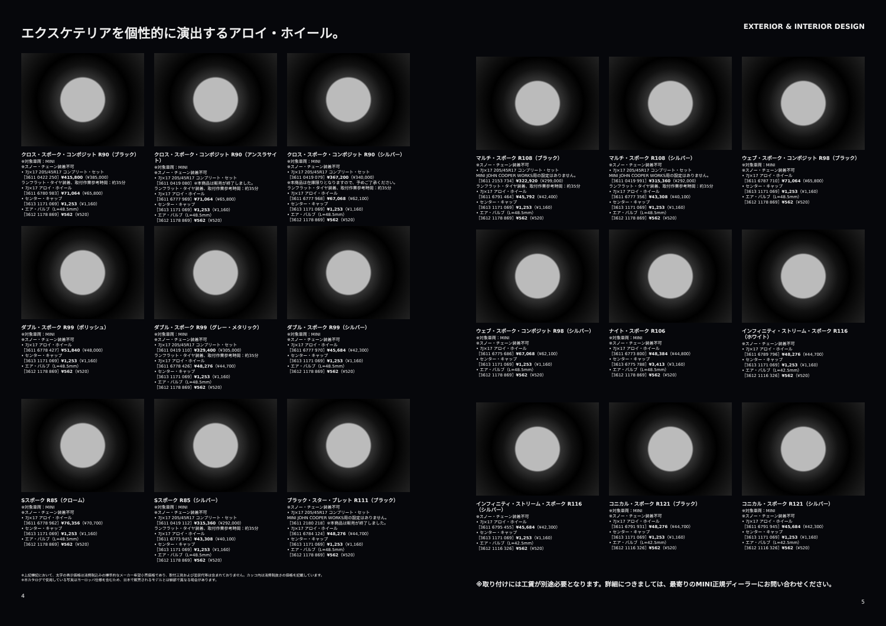エクスケテリアを個性的に演出するアロイ・ホイール。
クロス・スポーク・コンポジット R90（ブラック）
※対象車両：MINI
※スノー・チェーン装着不可
• 7J×17 205/45R17 コンプリート・セット
［3611 0422 250］¥415,800（¥385,000）
ランフラット・タイヤ装着、取付作業参考時間：約35分
• 7J×17 アロイ・ホイール
［3611 6780 983］¥71,064（¥65,800）
• センター・キャップ
［3613 1171 069］¥1,253（¥1,160）
• エア・バルブ（L=48.5mm）
［3612 1178 869］¥562（¥520）
クロス・スポーク・コンポジット R90（アンスラサイト）
※対象車両：MINI
※スノー・チェーン装着不可
• 7J×17 205/45R17 コンプリート・セット
［3611 0419 080］※本商品は販売が終了しました。
ランフラット・タイヤ装着、取付作業参考時間：約35分
• 7J×17 アロイ・ホイール
［3611 6777 969］¥71,064（¥65,800）
• センター・キャップ
［3613 1171 069］¥1,253（¥1,160）
• エア・バルブ（L=48.5mm）
［3612 1178 869］¥562（¥520）
クロス・スポーク・コンポジット R90（シルバー）
※対象車両：MINI
※スノー・チェーン装着不可
• 7J×17 205/45R17 コンプリート・セット
［3611 0419 079］¥367,200（¥340,000）
※本商品は在庫限りとなりますので、予めご了承ください。
ランフラット・タイヤ装着、取付作業参考時間：約35分
• 7J×17 アロイ・ホイール
［3611 6777 968］¥67,068（¥62,100）
• センター・キャップ
［3613 1171 069］¥1,253（¥1,160）
• エア・バルブ（L=48.5mm）
［3612 1178 869］¥562（¥520）
ダブル・スポーク R99（ポリッシュ）
※対象車両：MINI
※スノー・チェーン装着不可
• 7J×17 アロイ・ホイール
［3611 6778 427］¥51,840（¥48,000）
• センター・キャップ
［3613 1171 069］¥1,253（¥1,160）
• エア・バルブ（L=48.5mm）
［3612 1178 869］¥562（¥520）
ダブル・スポーク R99（グレー・メタリック）
※対象車両：MINI
※スノー・チェーン装着不可
• 7J×17 205/45R17 コンプリート・セット
［3611 0419 110］¥329,400（¥305,000）
ランフラット・タイヤ装着、取付作業参考時間：約35分
• 7J×17 アロイ・ホイール
［3611 6778 426］¥48,276（¥44,700）
• センター・キャップ
［3613 1171 069］¥1,253（¥1,160）
• エア・バルブ（L=48.5mm）
［3612 1178 869］¥562（¥520）
ダブル・スポーク R99（シルバー）
※対象車両：MINI
※スノー・チェーン装着不可
• 7J×17 アロイ・ホイール
［3611 6777 970］¥45,684（¥42,300）
• センター・キャップ
［3613 1171 069］¥1,253（¥1,160）
• エア・バルブ（L=48.5mm）
［3612 1178 869］¥562（¥520）
Sスポーク R85（クローム）
※対象車両：MINI
※スノー・チェーン装着不可
• 7J×17 アロイ・ホイール
［3611 6778 962］¥76,356（¥70,700）
• センター・キャップ
［3613 1171 069］¥1,253（¥1,160）
• エア・バルブ（L=48.5mm）
［3612 1178 869］¥562（¥520）
Sスポーク R85（シルバー）
※対象車両：MINI
※スノー・チェーン装着不可
• 7J×17 205/45R17 コンプリート・セット
［3611 0419 112］¥315,360（¥292,000）
ランフラット・タイヤ装着、取付作業参考時間：約35分
• 7J×17 アロイ・ホイール
［3611 6773 945］¥43,308（¥40,100）
• センター・キャップ
［3613 1171 069］¥1,253（¥1,160）
• エア・バルブ（L=48.5mm）
［3612 1178 869］¥562（¥520）
ブラック・スター・ブレット R111（ブラック）
※スノー・チェーン装着不可
• 7J×17 205/45R17 コンプリート・セット
MINI JOHN COOPER WORKS用の設定はありません。
［3611 2180 218］※本商品は販売が終了しました。
• 7J×17 アロイ・ホイール
［3611 6784 124］¥48,276（¥44,700）
• センター・キャップ
［3613 1171 069］¥1,253（¥1,160）
• エア・バルブ（L=48.5mm）
［3612 1178 869］¥562（¥520）
※上記標記において、太字の表示価格は消費税込みの標準的なメーカー希望小売価格であり、取付工賃および塗装代等は含まれておりません。カッコ内は消費税抜きの価格を記載しています。
※本カタログで使用している写真はヨーロッパ仕様を含むため、日本で販売されるモデルとは細部で異なる場合があります。
4
EXTERIOR & INTERIOR DESIGN
マルチ・スポーク R108（ブラック）
※スノー・チェーン装着不可
• 7J×17 205/45R17 コンプリート・セット
MINI JOHN COOPER WORKS用の設定はありません。
［3611 2153 734］¥322,920（¥299,000）
ランフラット・タイヤ装着、取付作業参考時間：約35分
• 7J×17 アロイ・ホイール
［3611 6791 464］¥45,792（¥42,400）
• センター・キャップ
［3613 1171 069］¥1,253（¥1,160）
• エア・バルブ（L=48.5mm）
［3612 1178 869］¥562（¥520）
マルチ・スポーク R108（シルバー）
※スノー・チェーン装着不可
• 7J×17 205/45R17 コンプリート・セット
MINI JOHN COOPER WORKS用の設定はありません。
［3611 0419 991］¥315,360（¥292,000）
ランフラット・タイヤ装着、取付作業参考時間：約35分
• 7J×17 アロイ・ホイール
［3611 6777 356］¥43,308（¥40,100）
• センター・キャップ
［3613 1171 069］¥1,253（¥1,160）
• エア・バルブ（L=48.5mm）
［3612 1178 869］¥562（¥520）
ウェブ・スポーク・コンポジット R98（ブラック）
※対象車両：MINI
※スノー・チェーン装着不可
• 7J×17 アロイ・ホイール
［3611 6787 710］¥71,064（¥65,800）
• センター・キャップ
［3613 1171 069］¥1,253（¥1,160）
• エア・バルブ（L=48.5mm）
［3612 1178 869］¥562（¥520）
ウェブ・スポーク・コンポジット R98（シルバー）
※対象車両：MINI
※スノー・チェーン装着不可
• 7J×17 アロイ・ホイール
［3611 6775 686］¥67,068（¥62,100）
• センター・キャップ
［3613 1171 069］¥1,253（¥1,160）
• エア・バルブ（L=48.5mm）
［3612 1178 869］¥562（¥520）
ナイト・スポーク R106
※対象車両：MINI
※スノー・チェーン装着不可
• 7J×17 アロイ・ホイール
［3611 6773 800］¥48,384（¥44,800）
• センター・キャップ
［3613 6775 788］¥3,413（¥3,160）
• エア・バルブ（L=48.5mm）
［3612 1178 869］¥562（¥520）
インフィニティ・ストリーム・スポーク R116
（ホワイト）
※スノー・チェーン装着不可
• 7J×17 アロイ・ホイール
［3611 6789 796］¥48,276（¥44,700）
• センター・キャップ
［3613 1171 069］¥1,253（¥1,160）
• エア・バルブ（L=42.5mm）
［3612 1116 326］¥562（¥520）
インフィニティ・ストリーム・スポーク R116
（シルバー）
※スノー・チェーン装着不可
• 7J×17 アロイ・ホイール
［3611 6795 455］¥45,684（¥42,300）
• センター・キャップ
［3613 1171 069］¥1,253（¥1,160）
• エア・バルブ（L=42.5mm）
［3612 1116 326］¥562（¥520）
コニカル・スポーク R121（ブラック）
※対象車両：MINI
※スノー・チェーン装着不可
• 7J×17 アロイ・ホイール
［3611 6791 931］¥48,276（¥44,700）
• センター・キャップ
［3613 1171 069］¥1,253（¥1,160）
• エア・バルブ（L=42.5mm）
［3612 1116 326］¥562（¥520）
コニカル・スポーク R121（シルバー）
※対象車両：MINI
※スノー・チェーン装着不可
• 7J×17 アロイ・ホイール
［3611 6791 945］¥45,684（¥42,300）
• センター・キャップ
［3613 1171 069］¥1,253（¥1,160）
• エア・バルブ（L=42.5mm）
［3612 1116 326］¥562（¥520）
※取り付けには工賃が別途必要となります。詳細につきましては、最寄りのMINI正規ディーラーにお問い合わせください。
5